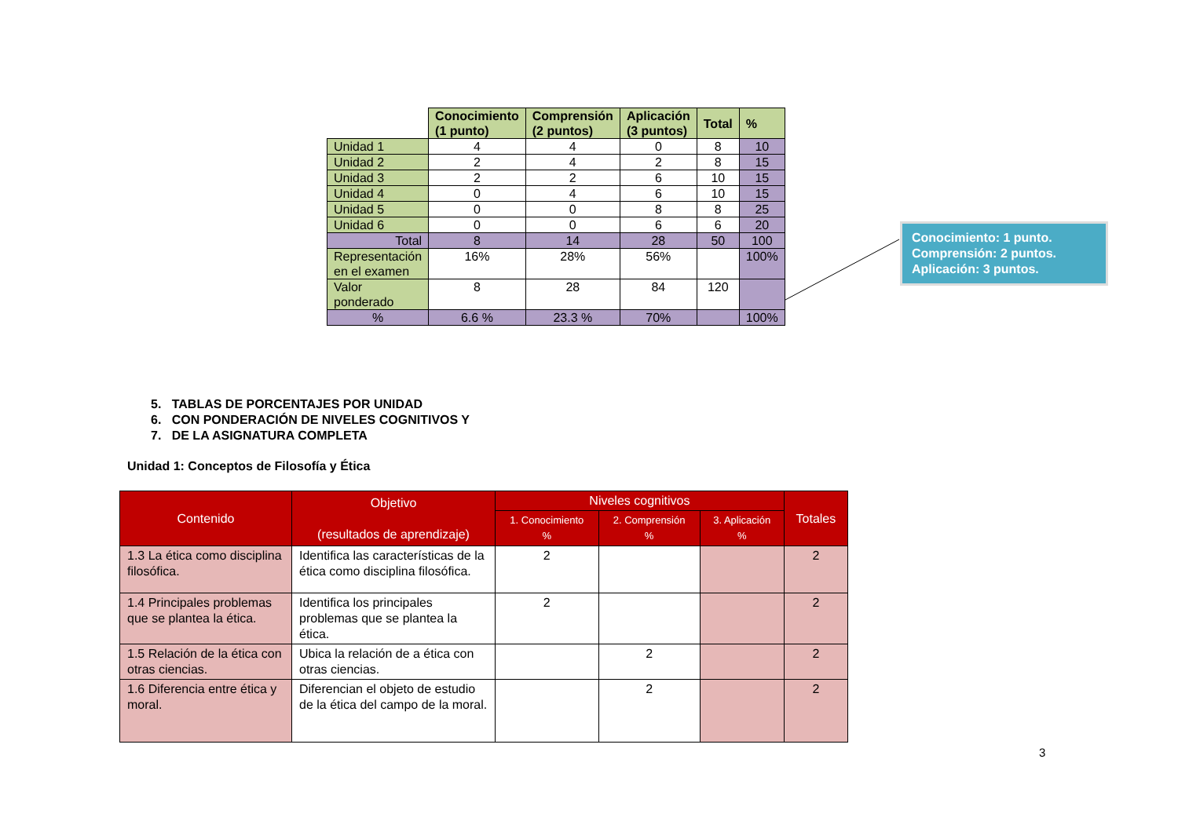| | Conocimiento (1 punto) | Comprensión (2 puntos) | Aplicación (3 puntos) | Total | % |
| Unidad 1 | 4 | 4 | 0 | 8 | 10 |
| Unidad 2 | 2 | 4 | 2 | 8 | 15 |
| Unidad 3 | 2 | 2 | 6 | 10 | 15 |
| Unidad 4 | 0 | 4 | 6 | 10 | 15 |
| Unidad 5 | 0 | 0 | 8 | 8 | 25 |
| Unidad 6 | 0 | 0 | 6 | 6 | 20 |
| Total | 8 | 14 | 28 | 50 | 100 |
| Representación en el examen | 16% | 28% | 56% | | 100% |
| Valor ponderado | 8 | 28 | 84 | 120 | |
| % | 6.6 % | 23.3 % | 70% | | 100% |
Conocimiento: 1 punto.
Comprensión: 2 puntos.
Aplicación: 3 puntos.
5. TABLAS DE PORCENTAJES POR UNIDAD
6. CON PONDERACIÓN DE NIVELES COGNITIVOS Y
7. DE LA ASIGNATURA COMPLETA
Unidad 1: Conceptos de Filosofía y Ética
| Contenido | Objetivo (resultados de aprendizaje) | Niveles cognitivos | | | Totales |
| --- | --- | --- | --- | --- | --- |
| | | 1. Conocimiento % | 2. Comprensión % | 3. Aplicación % | |
| 1.3 La ética como disciplina filosófica. | Identifica las características de la ética como disciplina filosófica. | 2 | | | 2 |
| 1.4 Principales problemas que se plantea la ética. | Identifica los principales problemas que se plantea la ética. | 2 | | | 2 |
| 1.5 Relación de la ética con otras ciencias. | Ubica la relación de a ética con otras ciencias. | | 2 | | 2 |
| 1.6 Diferencia entre ética y moral. | Diferencian el objeto de estudio de la ética del campo de la moral. | | 2 | | 2 |
3